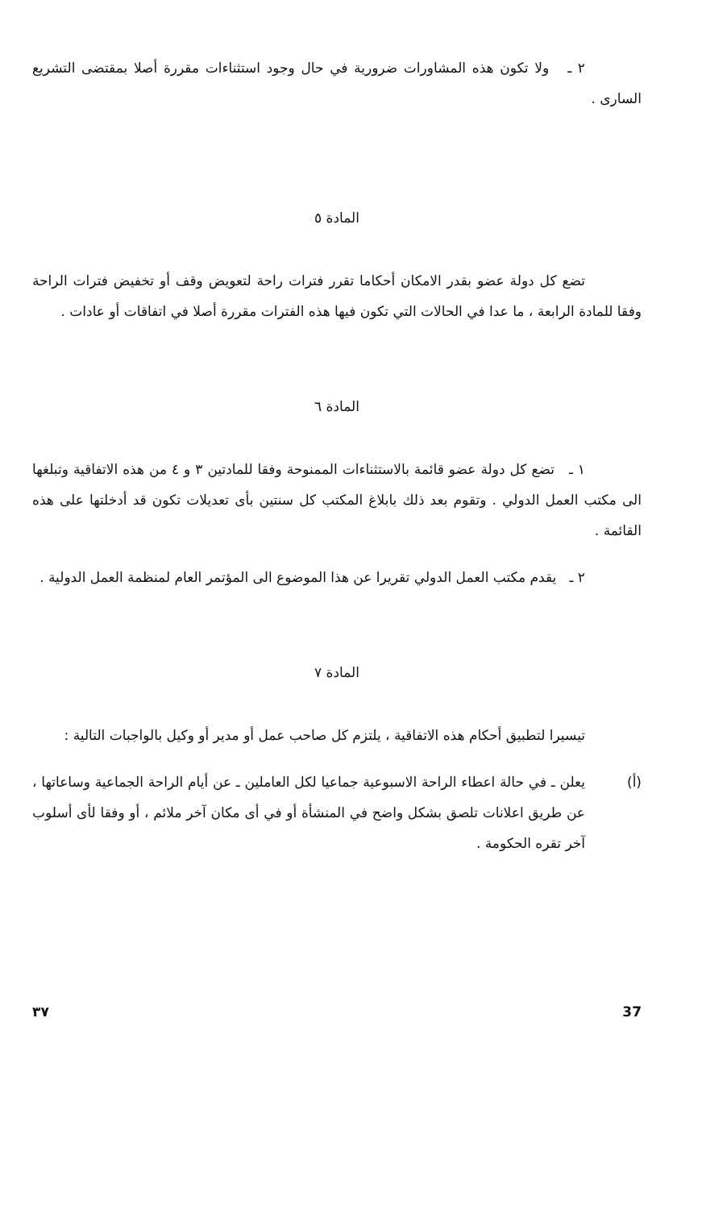٢ ـ ولا تكون هذه المشاورات ضرورية في حال وجود استثناءات مقررة أصلا بمقتضى التشريع السارى .
المادة ٥
تضع كل دولة عضو بقدر الامكان أحكاما تقرر فترات راحة لتعويض وقف أو تخفيض فترات الراحة وفقا للمادة الرابعة ، ما عدا في الحالات التي تكون فيها هذه الفترات مقررة أصلا في اتفاقات أو عادات .
المادة ٦
١ ـ تضع كل دولة عضو قائمة بالاستثناءات الممنوحة وفقا للمادتين ٣ و ٤ من هذه الاتفاقية وتبلغها الى مكتب العمل الدولي . وتقوم بعد ذلك بابلاغ المكتب كل سنتين بأى تعديلات تكون قد أدخلتها على هذه القائمة .
٢ ـ يقدم مكتب العمل الدولي تقريرا عن هذا الموضوع الى المؤتمر العام لمنظمة العمل الدولية .
المادة ٧
تيسيرا لتطبيق أحكام هذه الاتفاقية ، يلتزم كل صاحب عمل أو مدير أو وكيل بالواجبات التالية :
(أ) يعلن ـ في حالة اعطاء الراحة الاسبوعية جماعيا لكل العاملين ـ عن أيام الراحة الجماعية وساعاتها ، عن طريق اعلانات تلصق بشكل واضح في المنشأة أو في أى مكان آخر ملائم ، أو وفقا لأى أسلوب آخر تقره الحكومة .
٣٧ 37